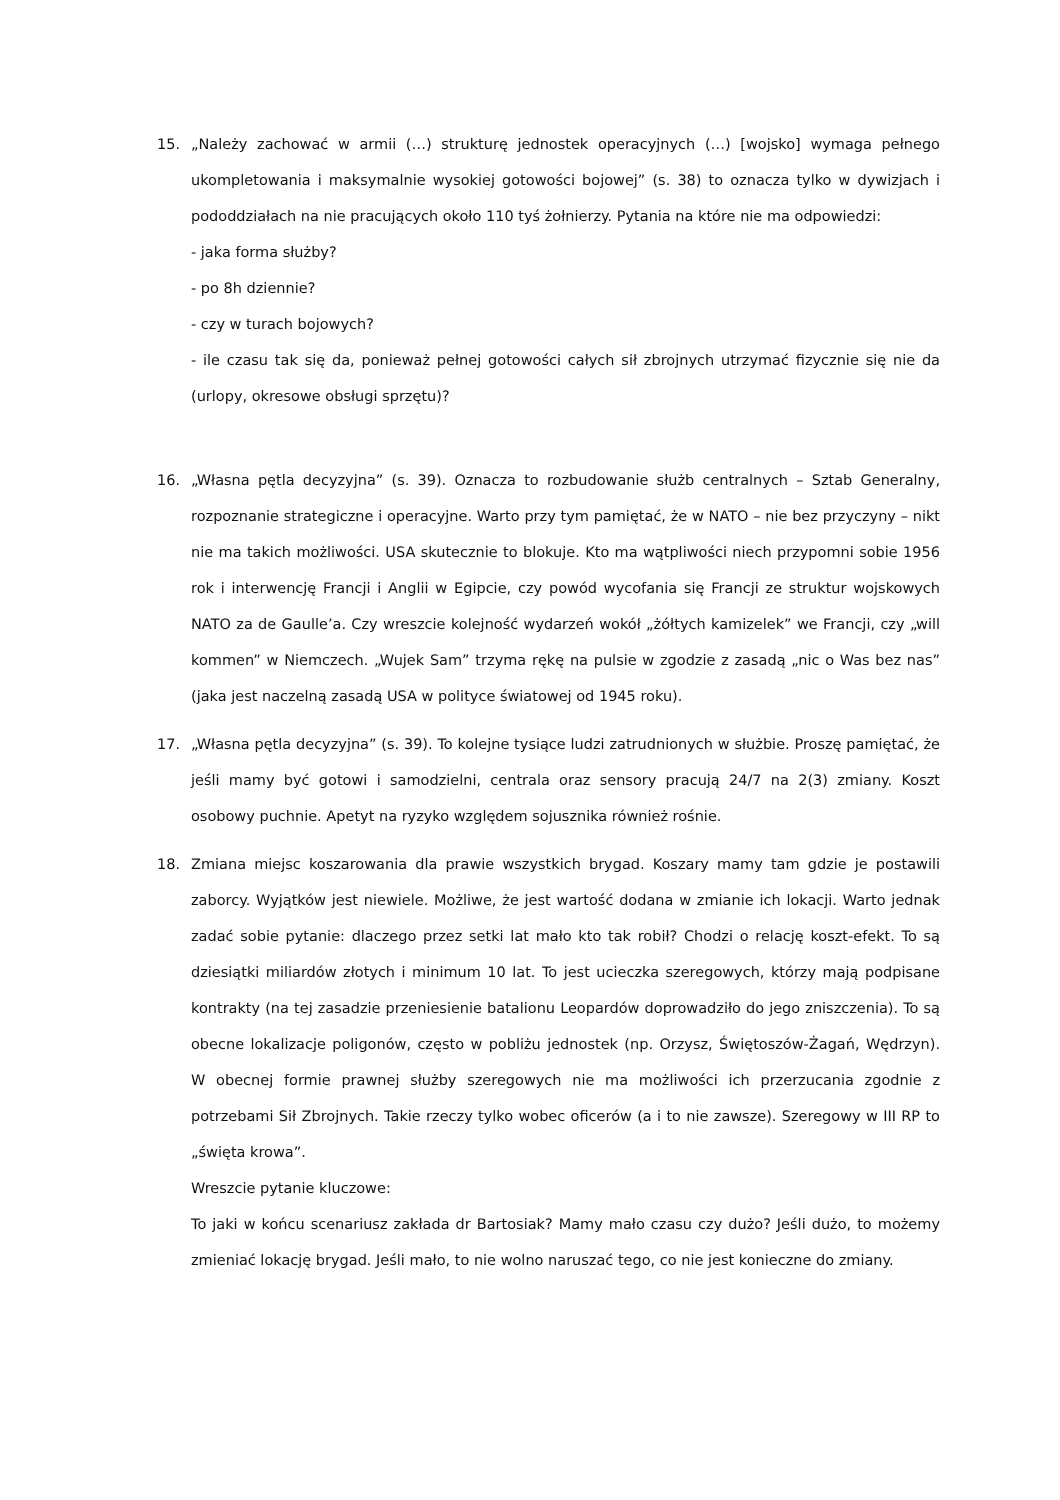15. „Należy zachować w armii (…) strukturę jednostek operacyjnych (…) [wojsko] wymaga pełnego ukompletowania i maksymalnie wysokiej gotowości bojowej” (s. 38) to oznacza tylko w dywizjach i pododdziałach na nie pracujących około 110 tyś żołnierzy. Pytania na które nie ma odpowiedzi:
- jaka forma służby?
- po 8h dziennie?
- czy w turach bojowych?
- ile czasu tak się da, ponieważ pełnej gotowości całych sił zbrojnych utrzymać fizycznie się nie da (urlopy, okresowe obsługi sprzętu)?
16. „Własna pętla decyzyjna” (s. 39). Oznacza to rozbudowanie służb centralnych – Sztab Generalny, rozpoznanie strategiczne i operacyjne. Warto przy tym pamiętać, że w NATO – nie bez przyczyny – nikt nie ma takich możliwości. USA skutecznie to blokuje. Kto ma wątpliwości niech przypomni sobie 1956 rok i interwencję Francji i Anglii w Egipcie, czy powód wycofania się Francji ze struktur wojskowych NATO za de Gaulle’a. Czy wreszcie kolejność wydarzeń wokół „żółtych kamizelek” we Francji, czy „will kommen” w Niemczech. „Wujek Sam” trzyma rękę na pulsie w zgodzie z zasadą „nic o Was bez nas” (jaka jest naczelną zasadą USA w polityce światowej od 1945 roku).
17. „Własna pętla decyzyjna” (s. 39). To kolejne tysiące ludzi zatrudnionych w służbie. Proszę pamiętać, że jeśli mamy być gotowi i samodzielni, centrala oraz sensory pracują 24/7 na 2(3) zmiany. Koszt osobowy puchnie. Apetyt na ryzyko względem sojusznika również rośnie.
18. Zmiana miejsc koszarowania dla prawie wszystkich brygad. Koszary mamy tam gdzie je postawili zaborcy. Wyjątków jest niewiele. Możliwe, że jest wartość dodana w zmianie ich lokacji. Warto jednak zadać sobie pytanie: dlaczego przez setki lat mało kto tak robił? Chodzi o relację koszt-efekt. To są dziesiątki miliardów złotych i minimum 10 lat. To jest ucieczka szeregowych, którzy mają podpisane kontrakty (na tej zasadzie przeniesienie batalionu Leopardów doprowadziło do jego zniszczenia). To są obecne lokalizacje poligonów, często w pobliżu jednostek (np. Orzysz, Świętoszów-Żagań, Wędrzyn). W obecnej formie prawnej służby szeregowych nie ma możliwości ich przerzucania zgodnie z potrzebami Sił Zbrojnych. Takie rzeczy tylko wobec oficerów (a i to nie zawsze). Szeregowy w III RP to „święta krowa”.
Wreszcie pytanie kluczowe:
To jaki w końcu scenariusz zakłada dr Bartosiak? Mamy mało czasu czy dużo? Jeśli dużo, to możemy zmieniać lokację brygad. Jeśli mało, to nie wolno naruszać tego, co nie jest konieczne do zmiany.